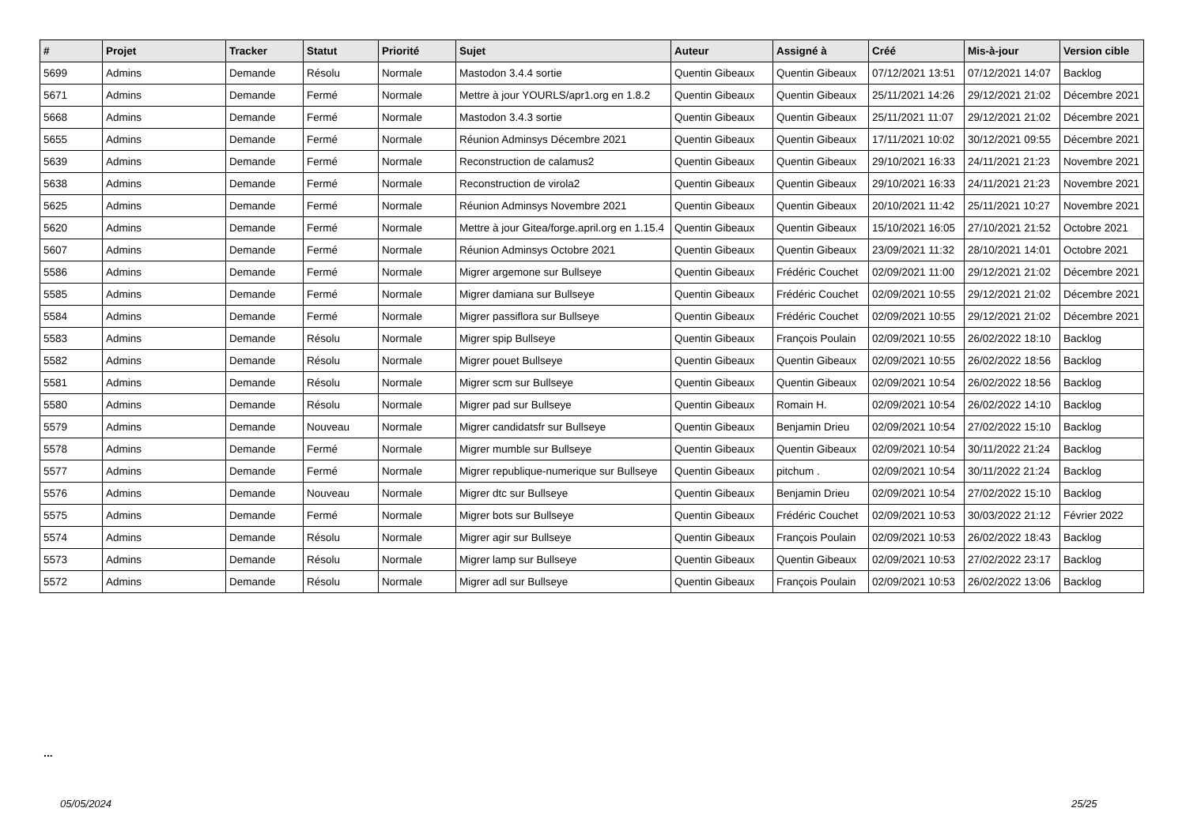| # | Projet | Tracker | Statut | Priorité | Sujet | Auteur | Assigné à | Créé | Mis-à-jour | Version cible |
| --- | --- | --- | --- | --- | --- | --- | --- | --- | --- | --- |
| 5699 | Admins | Demande | Résolu | Normale | Mastodon 3.4.4 sortie | Quentin Gibeaux | Quentin Gibeaux | 07/12/2021 13:51 | 07/12/2021 14:07 | Backlog |
| 5671 | Admins | Demande | Fermé | Normale | Mettre à jour YOURLS/apr1.org en 1.8.2 | Quentin Gibeaux | Quentin Gibeaux | 25/11/2021 14:26 | 29/12/2021 21:02 | Décembre 2021 |
| 5668 | Admins | Demande | Fermé | Normale | Mastodon 3.4.3 sortie | Quentin Gibeaux | Quentin Gibeaux | 25/11/2021 11:07 | 29/12/2021 21:02 | Décembre 2021 |
| 5655 | Admins | Demande | Fermé | Normale | Réunion Adminsys Décembre 2021 | Quentin Gibeaux | Quentin Gibeaux | 17/11/2021 10:02 | 30/12/2021 09:55 | Décembre 2021 |
| 5639 | Admins | Demande | Fermé | Normale | Reconstruction de calamus2 | Quentin Gibeaux | Quentin Gibeaux | 29/10/2021 16:33 | 24/11/2021 21:23 | Novembre 2021 |
| 5638 | Admins | Demande | Fermé | Normale | Reconstruction de virola2 | Quentin Gibeaux | Quentin Gibeaux | 29/10/2021 16:33 | 24/11/2021 21:23 | Novembre 2021 |
| 5625 | Admins | Demande | Fermé | Normale | Réunion Adminsys Novembre 2021 | Quentin Gibeaux | Quentin Gibeaux | 20/10/2021 11:42 | 25/11/2021 10:27 | Novembre 2021 |
| 5620 | Admins | Demande | Fermé | Normale | Mettre à jour Gitea/forge.april.org en 1.15.4 | Quentin Gibeaux | Quentin Gibeaux | 15/10/2021 16:05 | 27/10/2021 21:52 | Octobre 2021 |
| 5607 | Admins | Demande | Fermé | Normale | Réunion Adminsys Octobre 2021 | Quentin Gibeaux | Quentin Gibeaux | 23/09/2021 11:32 | 28/10/2021 14:01 | Octobre 2021 |
| 5586 | Admins | Demande | Fermé | Normale | Migrer argemone sur Bullseye | Quentin Gibeaux | Frédéric Couchet | 02/09/2021 11:00 | 29/12/2021 21:02 | Décembre 2021 |
| 5585 | Admins | Demande | Fermé | Normale | Migrer damiana sur Bullseye | Quentin Gibeaux | Frédéric Couchet | 02/09/2021 10:55 | 29/12/2021 21:02 | Décembre 2021 |
| 5584 | Admins | Demande | Fermé | Normale | Migrer passiflora sur Bullseye | Quentin Gibeaux | Frédéric Couchet | 02/09/2021 10:55 | 29/12/2021 21:02 | Décembre 2021 |
| 5583 | Admins | Demande | Résolu | Normale | Migrer spip Bullseye | Quentin Gibeaux | François Poulain | 02/09/2021 10:55 | 26/02/2022 18:10 | Backlog |
| 5582 | Admins | Demande | Résolu | Normale | Migrer pouet Bullseye | Quentin Gibeaux | Quentin Gibeaux | 02/09/2021 10:55 | 26/02/2022 18:56 | Backlog |
| 5581 | Admins | Demande | Résolu | Normale | Migrer scm sur Bullseye | Quentin Gibeaux | Quentin Gibeaux | 02/09/2021 10:54 | 26/02/2022 18:56 | Backlog |
| 5580 | Admins | Demande | Résolu | Normale | Migrer pad sur Bullseye | Quentin Gibeaux | Romain H. | 02/09/2021 10:54 | 26/02/2022 14:10 | Backlog |
| 5579 | Admins | Demande | Nouveau | Normale | Migrer candidatsfr sur Bullseye | Quentin Gibeaux | Benjamin Drieu | 02/09/2021 10:54 | 27/02/2022 15:10 | Backlog |
| 5578 | Admins | Demande | Fermé | Normale | Migrer mumble sur Bullseye | Quentin Gibeaux | Quentin Gibeaux | 02/09/2021 10:54 | 30/11/2022 21:24 | Backlog |
| 5577 | Admins | Demande | Fermé | Normale | Migrer republique-numerique sur Bullseye | Quentin Gibeaux | pitchum . | 02/09/2021 10:54 | 30/11/2022 21:24 | Backlog |
| 5576 | Admins | Demande | Nouveau | Normale | Migrer dtc sur Bullseye | Quentin Gibeaux | Benjamin Drieu | 02/09/2021 10:54 | 27/02/2022 15:10 | Backlog |
| 5575 | Admins | Demande | Fermé | Normale | Migrer bots sur Bullseye | Quentin Gibeaux | Frédéric Couchet | 02/09/2021 10:53 | 30/03/2022 21:12 | Février 2022 |
| 5574 | Admins | Demande | Résolu | Normale | Migrer agir sur Bullseye | Quentin Gibeaux | François Poulain | 02/09/2021 10:53 | 26/02/2022 18:43 | Backlog |
| 5573 | Admins | Demande | Résolu | Normale | Migrer lamp sur Bullseye | Quentin Gibeaux | Quentin Gibeaux | 02/09/2021 10:53 | 27/02/2022 23:17 | Backlog |
| 5572 | Admins | Demande | Résolu | Normale | Migrer adl sur Bullseye | Quentin Gibeaux | François Poulain | 02/09/2021 10:53 | 26/02/2022 13:06 | Backlog |
...
05/05/2024 25/25